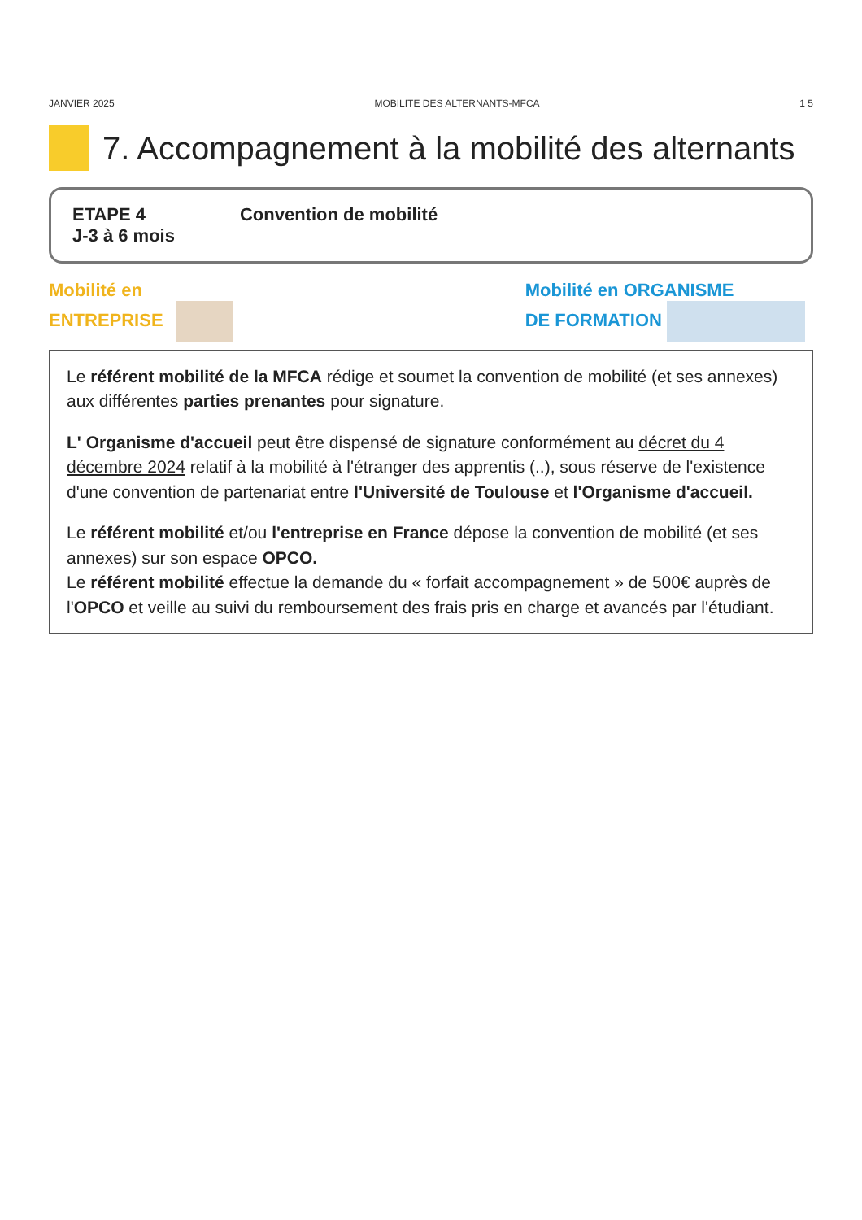JANVIER 2025 MOBILITE DES ALTERNANTS-MFCA 1 5
7. Accompagnement à la mobilité des alternants
ETAPE 4
J-3 à 6 mois
Convention de mobilité
Mobilité en
ENTREPRISE
Mobilité en ORGANISME
DE FORMATION
Le référent mobilité de la MFCA rédige et soumet la convention de mobilité (et ses annexes) aux différentes parties prenantes pour signature.
L' Organisme d'accueil peut être dispensé de signature conformément au décret du 4 décembre 2024 relatif à la mobilité à l'étranger des apprentis (..), sous réserve de l'existence d'une convention de partenariat entre l'Université de Toulouse et l'Organisme d'accueil.
Le référent mobilité et/ou l'entreprise en France dépose la convention de mobilité (et ses annexes) sur son espace OPCO.
Le référent mobilité effectue la demande du « forfait accompagnement » de 500€ auprès de l'OPCO et veille au suivi du remboursement des frais pris en charge et avancés par l'étudiant.